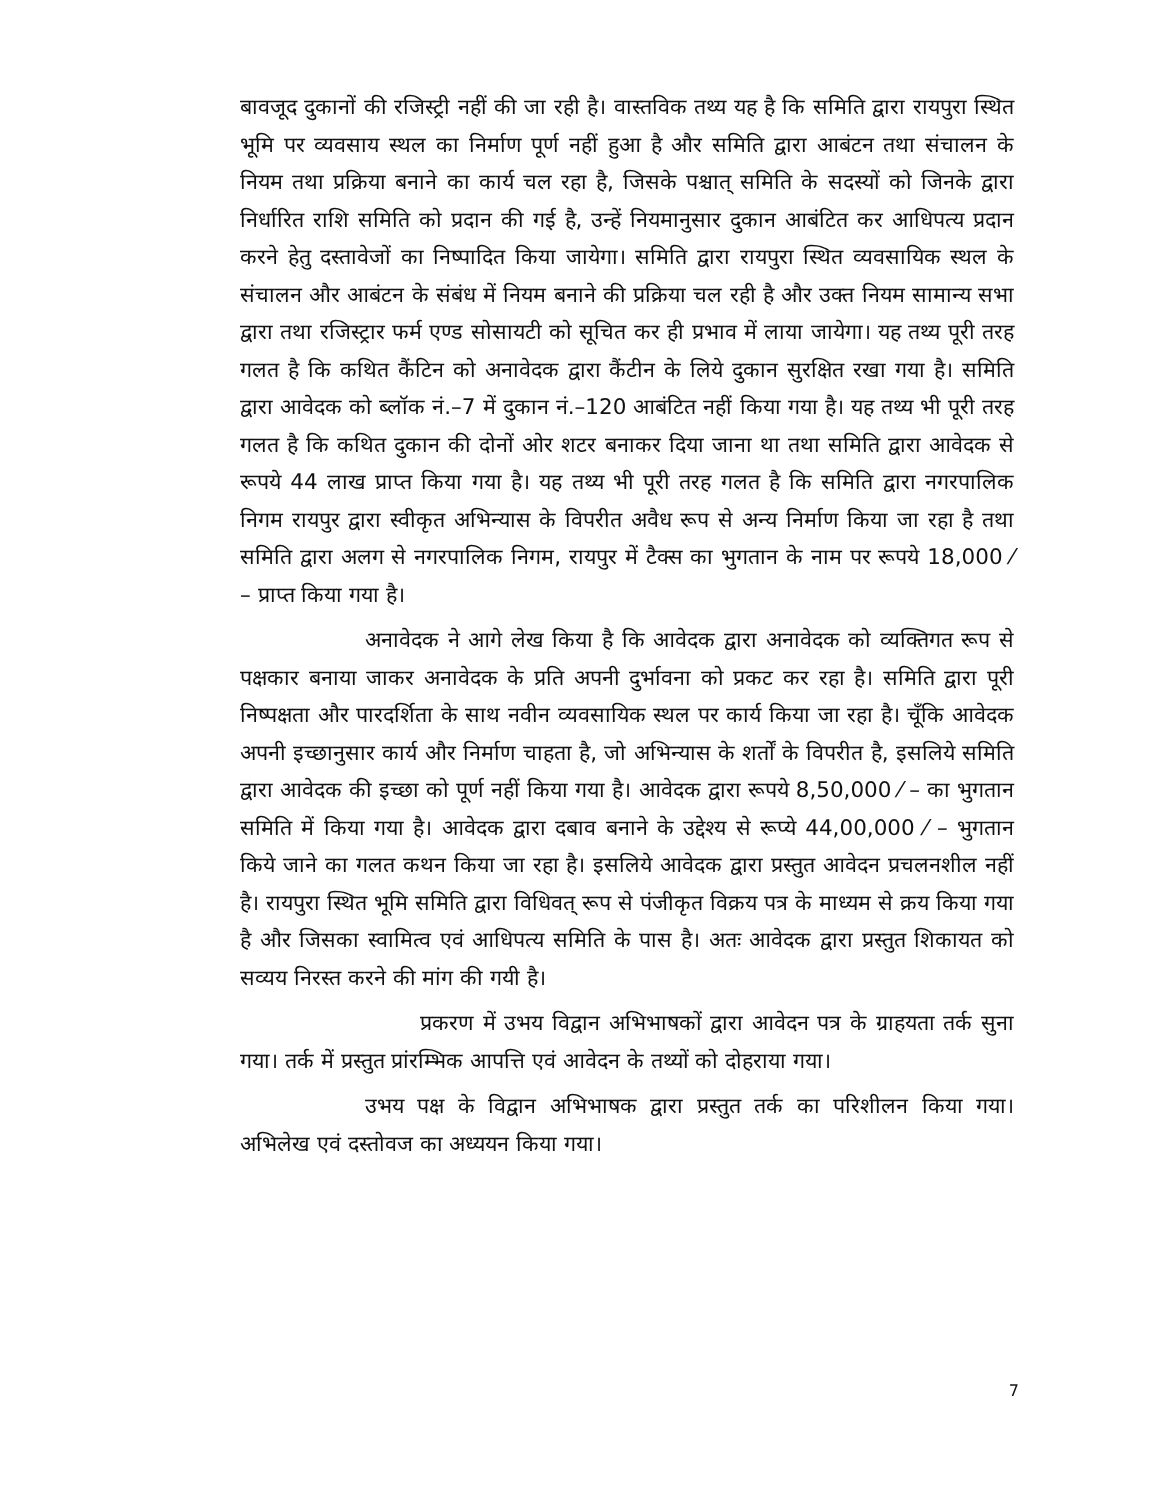बावजूद दुकानों की रजिस्ट्री नहीं की जा रही है। वास्तविक तथ्य यह है कि समिति द्वारा रायपुरा स्थित भूमि पर व्यवसाय स्थल का निर्माण पूर्ण नहीं हुआ है और समिति द्वारा आबंटन तथा संचालन के नियम तथा प्रक्रिया बनाने का कार्य चल रहा है, जिसके पश्चात् समिति के सदस्यों को जिनके द्वारा निर्धारित राशि समिति को प्रदान की गई है, उन्हें नियमानुसार दुकान आबंटित कर आधिपत्य प्रदान करने हेतु दस्तावेजों का निष्पादित किया जायेगा। समिति द्वारा रायपुरा स्थित व्यवसायिक स्थल के संचालन और आबंटन के संबंध में नियम बनाने की प्रक्रिया चल रही है और उक्त नियम सामान्य सभा द्वारा तथा रजिस्ट्रार फर्म एण्ड सोसायटी को सूचित कर ही प्रभाव में लाया जायेगा। यह तथ्य पूरी तरह गलत है कि कथित कैंटिन को अनावेदक द्वारा कैंटीन के लिये दुकान सुरक्षित रखा गया है। समिति द्वारा आवेदक को ब्लॉक नं.–7 में दुकान नं.–120 आबंटित नहीं किया गया है। यह तथ्य भी पूरी तरह गलत है कि कथित दुकान की दोनों ओर शटर बनाकर दिया जाना था तथा समिति द्वारा आवेदक से रूपये 44 लाख प्राप्त किया गया है। यह तथ्य भी पूरी तरह गलत है कि समिति द्वारा नगरपालिक निगम रायपुर द्वारा स्वीकृत अभिन्यास के विपरीत अवैध रूप से अन्य निर्माण किया जा रहा है तथा समिति द्वारा अलग से नगरपालिक निगम, रायपुर में टैक्स का भुगतान के नाम पर रूपये 18,000 ⁄ – प्राप्त किया गया है।
अनावेदक ने आगे लेख किया है कि आवेदक द्वारा अनावेदक को व्यक्तिगत रूप से पक्षकार बनाया जाकर अनावेदक के प्रति अपनी दुर्भावना को प्रकट कर रहा है। समिति द्वारा पूरी निष्पक्षता और पारदर्शिता के साथ नवीन व्यवसायिक स्थल पर कार्य किया जा रहा है। चूँकि आवेदक अपनी इच्छानुसार कार्य और निर्माण चाहता है, जो अभिन्यास के शर्तों के विपरीत है, इसलिये समिति द्वारा आवेदक की इच्छा को पूर्ण नहीं किया गया है। आवेदक द्वारा रूपये 8,50,000 ⁄ – का भुगतान समिति में किया गया है। आवेदक द्वारा दबाव बनाने के उद्देश्य से रूप्ये 44,00,000 ⁄ – भुगतान किये जाने का गलत कथन किया जा रहा है। इसलिये आवेदक द्वारा प्रस्तुत आवेदन प्रचलनशील नहीं है। रायपुरा स्थित भूमि समिति द्वारा विधिवत् रूप से पंजीकृत विक्रय पत्र के माध्यम से क्रय किया गया है और जिसका स्वामित्व एवं आधिपत्य समिति के पास है। अतः आवेदक द्वारा प्रस्तुत शिकायत को सव्यय निरस्त करने की मांग की गयी है।
प्रकरण में उभय विद्वान अभिभाषकों द्वारा आवेदन पत्र के ग्राहयता तर्क सुना गया। तर्क में प्रस्तुत प्रांरम्भिक आपत्ति एवं आवेदन के तथ्यों को दोहराया गया।
उभय पक्ष के विद्वान अभिभाषक द्वारा प्रस्तुत तर्क का परिशीलन किया गया। अभिलेख एवं दस्तोवज का अध्ययन किया गया।
7